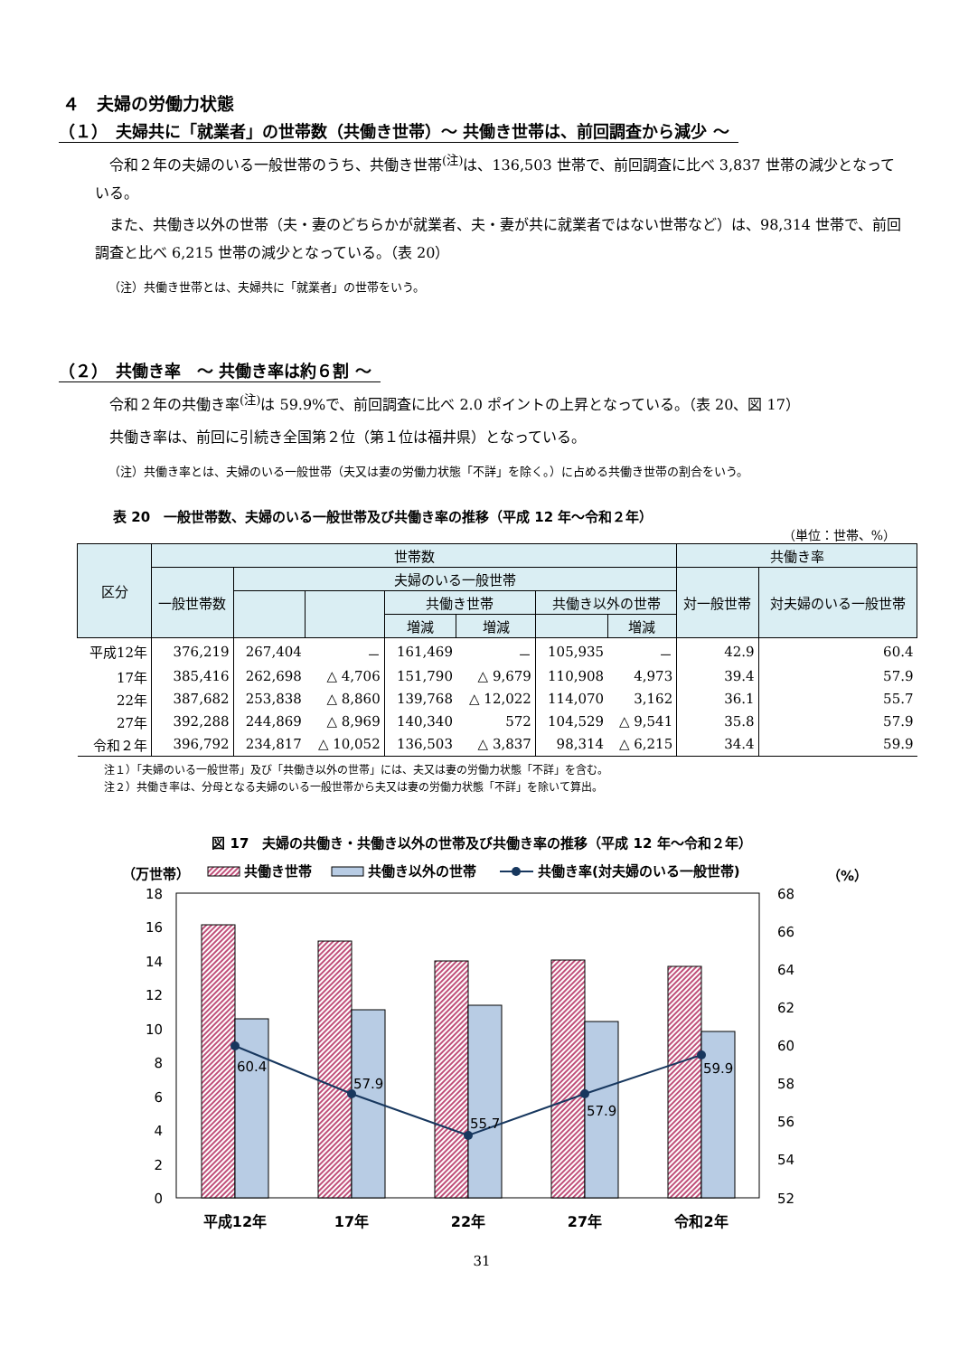４　夫婦の労働力状態
（１）　夫婦共に「就業者」の世帯数（共働き世帯）～ 共働き世帯は、前回調査から減少 ～
　令和２年の夫婦のいる一般世帯のうち、共働き世帯<sup>(注)</sup>は、136,503 世帯で、前回調査に比べ 3,837 世帯の減少となっている。
　また、共働き以外の世帯（夫・妻のどちらかが就業者、夫・妻が共に就業者ではない世帯など）は、98,314 世帯で、前回調査と比べ 6,215 世帯の減少となっている。（表 20）
（注）共働き世帯とは、夫婦共に「就業者」の世帯をいう。
（２）　共働き率　～ 共働き率は約６割 ～
　令和２年の共働き率<sup>(注)</sup>は 59.9%で、前回調査に比べ 2.0 ポイントの上昇となっている。（表 20、図 17）
　共働き率は、前回に引続き全国第２位（第１位は福井県）となっている。
（注）共働き率とは、夫婦のいる一般世帯（夫又は妻の労働力状態「不詳」を除く。）に占める共働き世帯の割合をいう。
表 20　一般世帯数、夫婦のいる一般世帯及び共働き率の推移（平成 12 年～令和２年）
（単位：世帯、%）
| 区分 | 世帯数 | | | | | | | 共働き率 | |
| --- | --- | --- | --- | --- | --- | --- | --- | --- | --- |
| | 一般世帯数 | 夫婦のいる一般世帯 | | | | | | 対一般世帯 | 対夫婦のいる一般世帯 |
| | | | | 共働き世帯 | | 共働き以外の世帯 | | | |
| | | | | 増減 | 増減 | | 増減 | | |
| 平成12年 | 376,219 | 267,404 | － | 161,469 | － | 105,935 | － | 42.9 | 60.4 |
| 17年 | 385,416 | 262,698 | △ 4,706 | 151,790 | △ 9,679 | 110,908 | 4,973 | 39.4 | 57.9 |
| 22年 | 387,682 | 253,838 | △ 8,860 | 139,768 | △ 12,022 | 114,070 | 3,162 | 36.1 | 55.7 |
| 27年 | 392,288 | 244,869 | △ 8,969 | 140,340 | 572 | 104,529 | △ 9,541 | 35.8 | 57.9 |
| 令和２年 | 396,792 | 234,817 | △ 10,052 | 136,503 | △ 3,837 | 98,314 | △ 6,215 | 34.4 | 59.9 |
注１）「夫婦のいる一般世帯」及び「共働き以外の世帯」には、夫又は妻の労働力状態「不詳」を含む。
注２）共働き率は、分母となる夫婦のいる一般世帯から夫又は妻の労働力状態「不詳」を除いて算出。
図 17　夫婦の共働き・共働き以外の世帯及び共働き率の推移（平成 12 年～令和２年）
（万世帯）
共働き世帯
共働き以外の世帯
共働き率(対夫婦のいる一般世帯)
（%）
18
16
14
12
10
8
6
4
2
0
68
66
64
62
60
58
56
54
52
60.4
57.9
55.7
57.9
59.9
平成12年
17年
22年
27年
令和2年
31